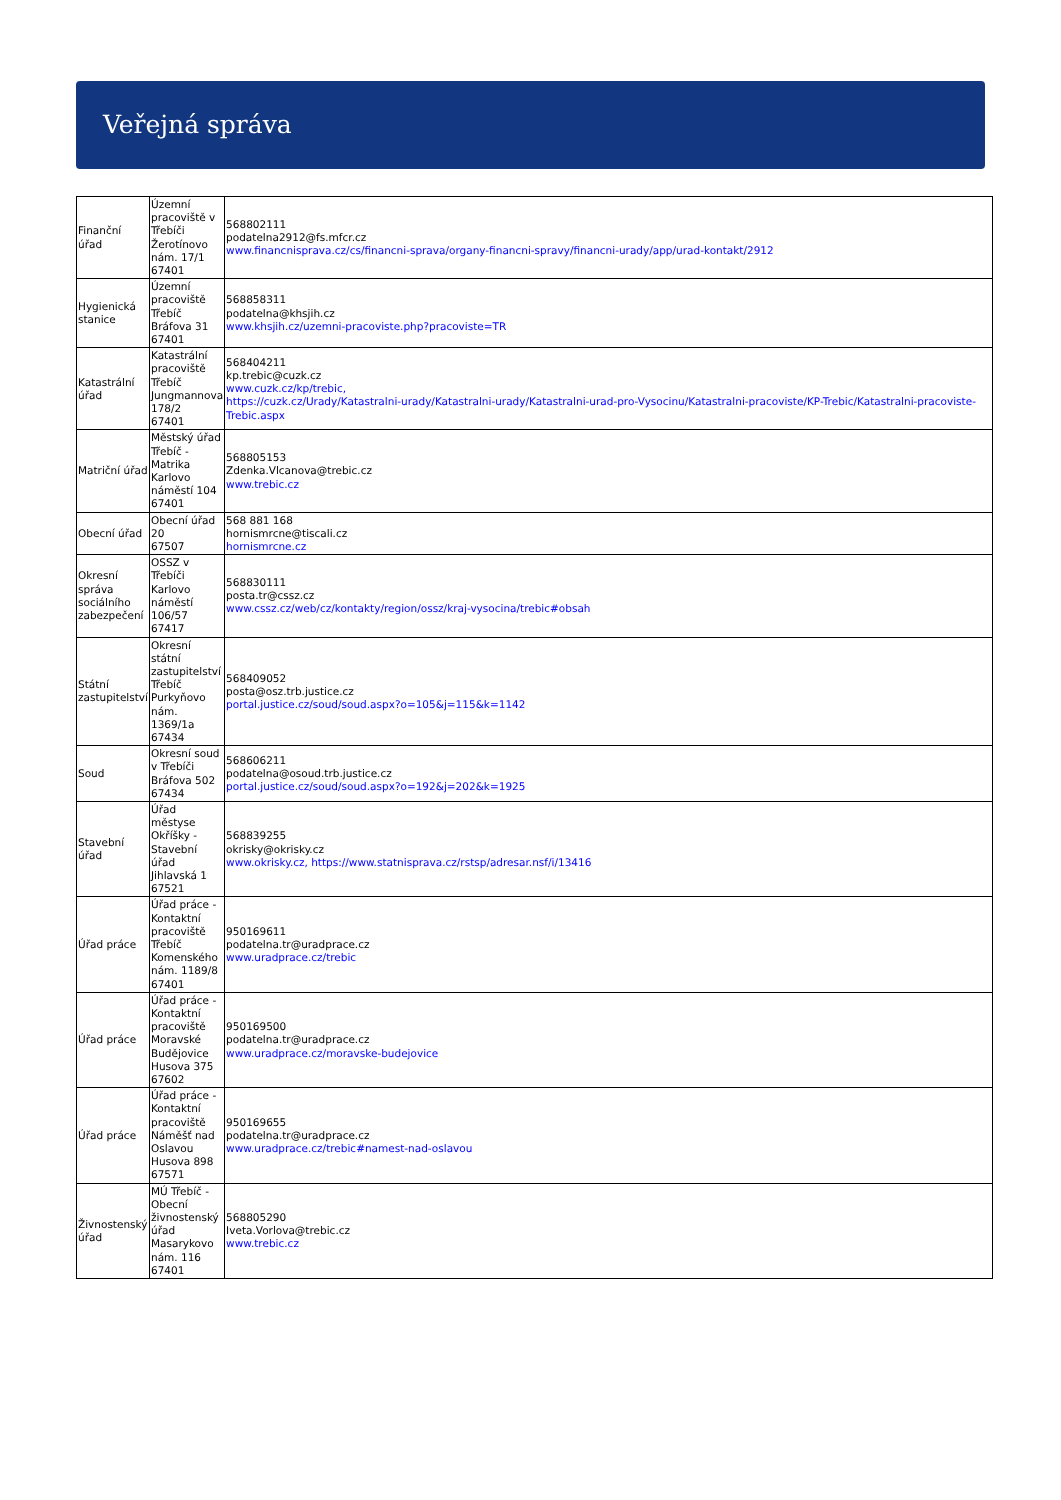Veřejná správa
| Finanční úřad | Územní pracoviště v Třebíči Žerotínovo nám. 17/1 67401 | 568802111 podatelna2912@fs.mfcr.cz www.financnisprava.cz/cs/financni-sprava/organy-financni-spravy/financni-urady/app/urad-kontakt/2912 |
| Hygienická stanice | Územní pracoviště Třebíč Bráfova 31 67401 | 568858311 podatelna@khsjih.cz www.khsjih.cz/uzemni-pracoviste.php?pracoviste=TR |
| Katastrální úřad | Katastrální pracoviště Třebíč Jungmannova 178/2 67401 | 568404211 kp.trebic@cuzk.cz www.cuzk.cz/kp/trebic, https://cuzk.cz/Urady/Katastralni-urady/Katastralni-urady/Katastralni-urad-pro-Vysocinu/Katastralni-pracoviste/KP-Trebic/Katastralni-pracoviste-Trebic.aspx |
| Matriční úřad | Městský úřad Třebíč - Matrika Karlovo náměstí 104 67401 | 568805153 Zdenka.Vlcanova@trebic.cz www.trebic.cz |
| Obecní úřad | Obecní úřad 20 67507 | 568 881 168 hornismrcne@tiscali.cz hornismrcne.cz |
| Okresní správa sociálního zabezpečení | OSSZ v Třebíči Karlovo náměstí 106/57 67417 | 568830111 posta.tr@cssz.cz www.cssz.cz/web/cz/kontakty/region/ossz/kraj-vysocina/trebic#obsah |
| Státní zastupitelství | Okresní státní zastupitelství Třebíč Purkyňovo nám. 1369/1a 67434 | 568409052 posta@osz.trb.justice.cz portal.justice.cz/soud/soud.aspx?o=105&j=115&k=1142 |
| Soud | Okresní soud v Třebíči Bráfova 502 67434 | 568606211 podatelna@osoud.trb.justice.cz portal.justice.cz/soud/soud.aspx?o=192&j=202&k=1925 |
| Stavební úřad | Úřad městyse Okříšky - Stavební úřad Jihlavská 1 67521 | 568839255 okrisky@okrisky.cz www.okrisky.cz, https://www.statnisprava.cz/rstsp/adresar.nsf/i/13416 |
| Úřad práce | Úřad práce - Kontaktní pracoviště Třebíč Komenského nám. 1189/8 67401 | 950169611 podatelna.tr@uradprace.cz www.uradprace.cz/trebic |
| Úřad práce | Úřad práce - Kontaktní pracoviště Moravské Budějovice Husova 375 67602 | 950169500 podatelna.tr@uradprace.cz www.uradprace.cz/moravske-budejovice |
| Úřad práce | Úřad práce - Kontaktní pracoviště Náměšť nad Oslavou Husova 898 67571 | 950169655 podatelna.tr@uradprace.cz www.uradprace.cz/trebic#namest-nad-oslavou |
| Živnostenský úřad | MÚ Třebíč - Obecní živnostenský úřad Masarykovo nám. 116 67401 | 568805290 Iveta.Vorlova@trebic.cz www.trebic.cz |